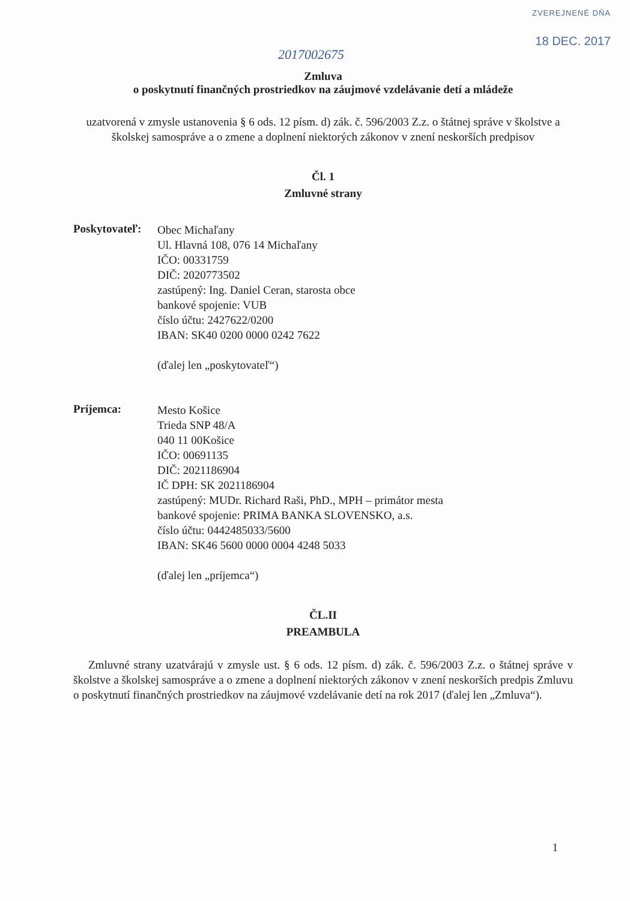ZVEREJNENÉ DŇA
18 DEC. 2017
2017002675
Zmluva
o poskytnutí finančných prostriedkov na záujmové vzdelávanie detí a mládeže
uzatvorená v zmysle ustanovenia § 6 ods. 12 písm. d) zák. č. 596/2003 Z.z. o štátnej správe v školstve a školskej samospráve a o zmene a doplnení niektorých zákonov v znení neskorších predpisov
Čl. 1
Zmluvné strany
Poskytovateľ:
Obec Michaľany
Ul. Hlavná 108, 076 14 Michaľany
IČO: 00331759
DIČ: 2020773502
zastúpený: Ing. Daniel Ceran, starosta obce
bankové spojenie: VUB
číslo účtu: 2427622/0200
IBAN: SK40 0200 0000 0242 7622
(ďalej len „poskytovateľ“)
Príjemca:
Mesto Košice
Trieda SNP 48/A
040 11 00Košice
IČO: 00691135
DIČ: 2021186904
IČ DPH: SK 2021186904
zastúpený: MUDr. Richard Raši, PhD., MPH – primátor mesta
bankové spojenie: PRIMA BANKA SLOVENSKO, a.s.
číslo účtu: 0442485033/5600
IBAN: SK46 5600 0000 0004 4248 5033
(ďalej len „príjemca“)
ČL.II
PREAMBULA
Zmluvné strany uzatvárajú v zmysle ust. § 6 ods. 12 písm. d) zák. č. 596/2003 Z.z. o štátnej správe v školstve a školskej samospráve a o zmene a doplnení niektorých zákonov v znení neskorších predpis Zmluvu o poskytnutí finančných prostriedkov na záujmové vzdelávanie detí na rok 2017 (ďalej len „Zmluva“).
1